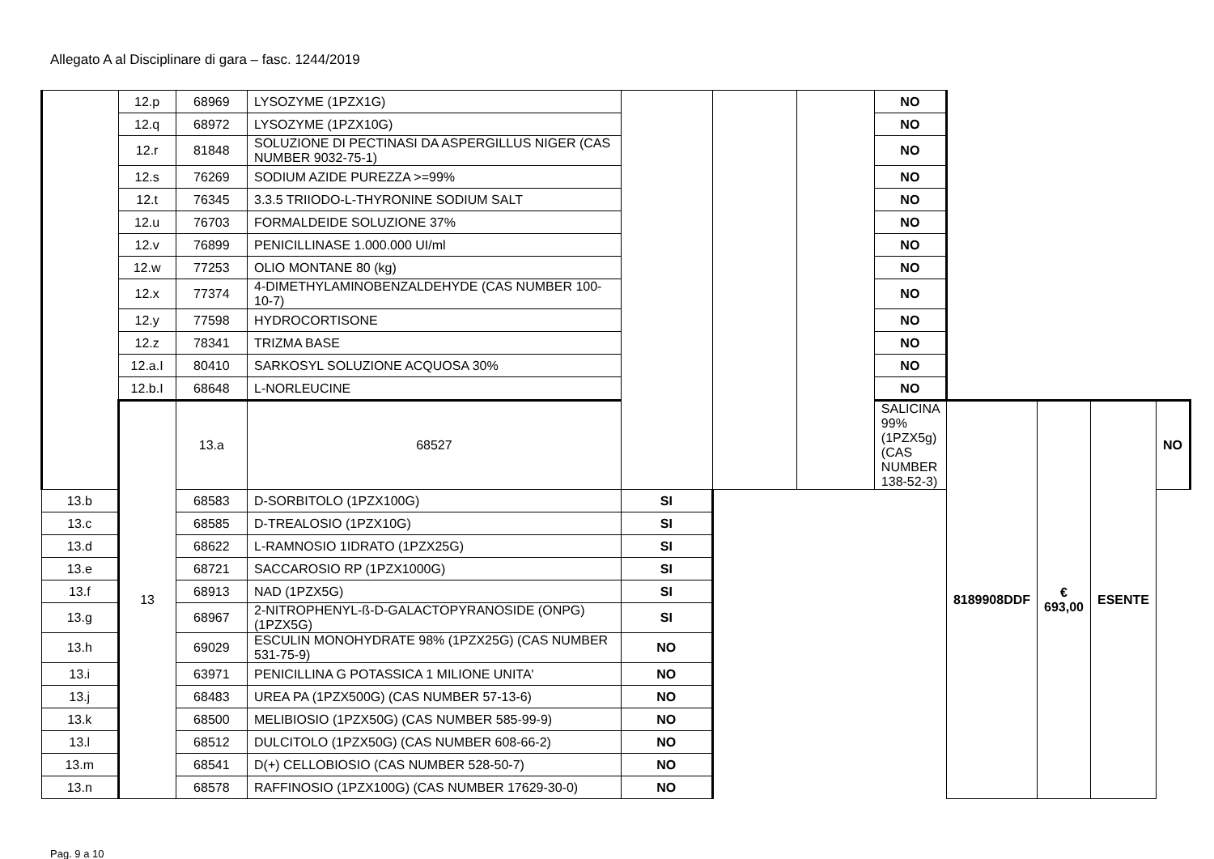Allegato A al Disciplinare di gara – fasc. 1244/2019
| | 12.p | 68969 | LYSOZYME (1PZX1G) | | | | NO | | | | |
| | 12.q | 68972 | LYSOZYME (1PZX10G) | | | | NO | | | | |
| | 12.r | 81848 | SOLUZIONE DI PECTINASI DA ASPERGILLUS NIGER (CAS NUMBER 9032-75-1) | | | | NO | | | | |
| | 12.s | 76269 | SODIUM AZIDE PUREZZA >=99% | | | | NO | | | | |
| | 12.t | 76345 | 3.3.5 TRIIODO-L-THYRONINE SODIUM SALT | | | | NO | | | | |
| | 12.u | 76703 | FORMALDEIDE SOLUZIONE 37% | | | | NO | | | | |
| | 12.v | 76899 | PENICILLINASE 1.000.000 UI/ml | | | | NO | | | | |
| | 12.w | 77253 | OLIO MONTANE 80 (kg) | | | | NO | | | | |
| | 12.x | 77374 | 4-DIMETHYLAMINOBENZALDEHYDE (CAS NUMBER 100-10-7) | | | | NO | | | | |
| | 12.y | 77598 | HYDROCORTISONE | | | | NO | | | | |
| | 12.z | 78341 | TRIZMA BASE | | | | NO | | | | |
| | 12.a.I | 80410 | SARKOSYL SOLUZIONE ACQUOSA 30% | | | | NO | | | | |
| | 12.b.I | 68648 | L-NORLEUCINE | | | | NO | | | | |
| | 13 | 13.a | 68527 | | | | SALICINA 99% (1PZX5g) (CAS NUMBER 138-52-3) | 8189908DDF | € 693,00 | ESENTE | NO |
| 13.b | | 68583 | D-SORBITOLO (1PZX100G) | SI | | | | | | | |
| 13.c | | 68585 | D-TREALOSIO (1PZX10G) | SI | | | | | | | |
| 13.d | | 68622 | L-RAMNOSIO 1IDRATO (1PZX25G) | SI | | | | | | | |
| 13.e | | 68721 | SACCAROSIO RP (1PZX1000G) | SI | | | | | | | |
| 13.f | | 68913 | NAD (1PZX5G) | SI | | | | | | | |
| 13.g | | 68967 | 2-NITROPHENYL-ß-D-GALACTOPYRANOSIDE (ONPG)(1PZX5G) | SI | | | | | | | |
| 13.h | | 69029 | ESCULIN MONOHYDRATE 98% (1PZX25G) (CAS NUMBER 531-75-9) | NO | | | | | | | |
| 13.i | | 63971 | PENICILLINA G POTASSICA 1 MILIONE UNITA' | NO | | | | | | | |
| 13.j | | 68483 | UREA PA (1PZX500G) (CAS NUMBER 57-13-6) | NO | | | | | | | |
| 13.k | | 68500 | MELIBIOSIO (1PZX50G) (CAS NUMBER 585-99-9) | NO | | | | | | | |
| 13.l | | 68512 | DULCITOLO (1PZX50G) (CAS NUMBER 608-66-2) | NO | | | | | | | |
| 13.m | | 68541 | D(+) CELLOBIOSIO (CAS NUMBER 528-50-7) | NO | | | | | | | |
| 13.n | | 68578 | RAFFINOSIO (1PZX100G) (CAS NUMBER 17629-30-0) | NO | | | | | | | |
Pag. 9 a 10